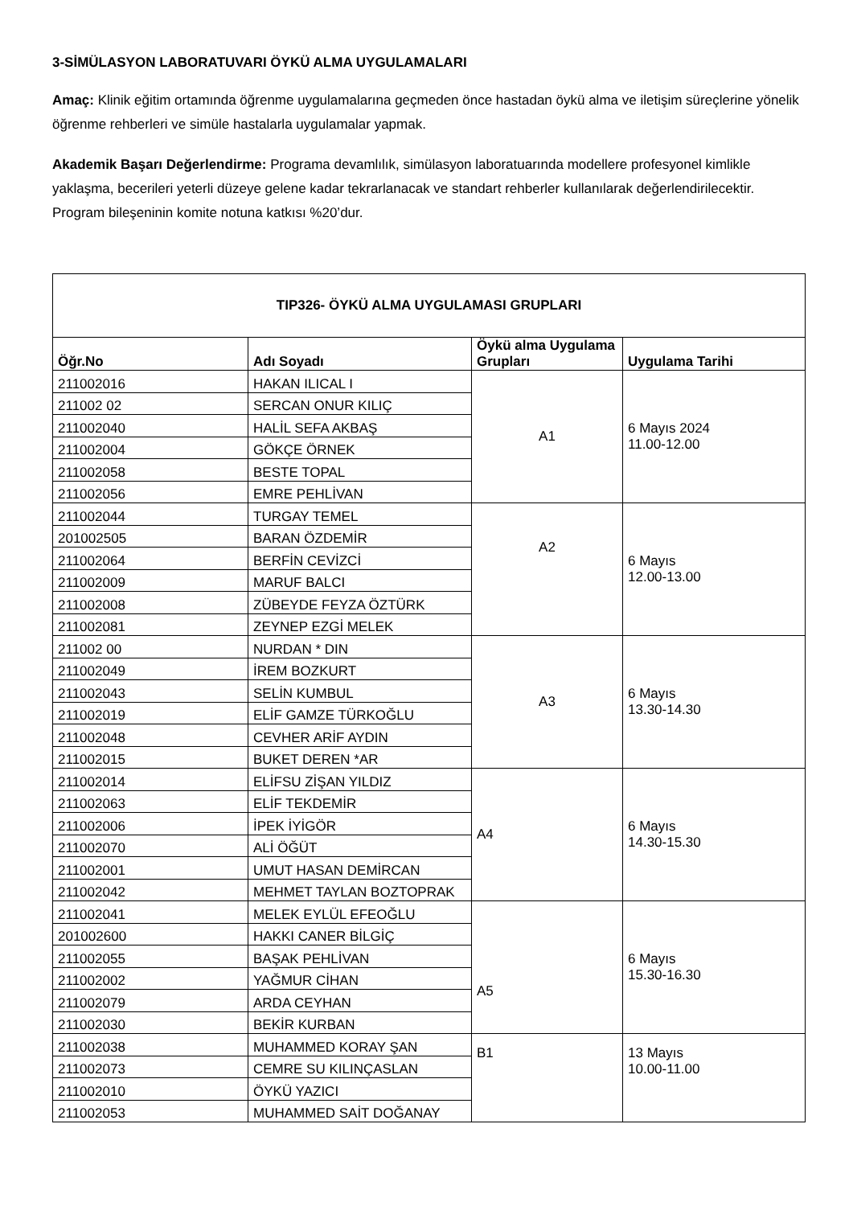3-SİMÜLASYON LABORATUVARI ÖYKÜ ALMA UYGULAMALARI
Amaç: Klinik eğitim ortamında öğrenme uygulamalarına geçmeden önce hastadan öykü alma ve iletişim süreçlerine yönelik öğrenme rehberleri ve simüle hastalarla uygulamalar yapmak.
Akademik Başarı Değerlendirme: Programa devamlılık, simülasyon laboratuarında modellere profesyonel kimlikle yaklaşma, becerileri yeterli düzeye gelene kadar tekrarlanacak ve standart rehberler kullanılarak değerlendirilecektir. Program bileşeninin komite notuna katkısı %20’dur.
| TIP326- ÖYKÜ ALMA UYGULAMASI GRUPLARI | | | |
| --- | --- | --- | --- |
| Öğr.No | Adı Soyadı | Öykü alma Uygulama Grupları | Uygulama Tarihi |
| 211002016 | HAKAN ILICAL I | A1 | 6 Mayıs 2024 11.00-12.00 |
| 211002 02 | SERCAN ONUR KILIÇ | | |
| 211002040 | HALİL SEFA AKBAŞ | | |
| 211002004 | GÖKÇE ÖRNEK | | |
| 211002058 | BESTE TOPAL | | |
| 211002056 | EMRE PEHLİVAN | | |
| 211002044 | TURGAY TEMEL | A2 | 6 Mayıs 12.00-13.00 |
| 201002505 | BARAN ÖZDEMİR | | |
| 211002064 | BERFİN CEVİZCİ | | |
| 211002009 | MARUF BALCI | | |
| 211002008 | ZÜBEYDE FEYZA ÖZTÜRK | | |
| 211002081 | ZEYNEP EZGİ MELEK | | |
| 211002 00 | NURDAN * DIN | A3 | 6 Mayıs 13.30-14.30 |
| 211002049 | İREM BOZKURT | | |
| 211002043 | SELİN KUMBUL | | |
| 211002019 | ELİF GAMZE TÜRKOĞLU | | |
| 211002048 | CEVHER ARİF AYDIN | | |
| 211002015 | BUKET DEREN *AR | | |
| 211002014 | ELİFSU ZİŞAN YILDIZ | A4 | 6 Mayıs 14.30-15.30 |
| 211002063 | ELİF TEKDEMİR | | |
| 211002006 | İPEK İYİGÖR | | |
| 211002070 | ALİ ÖĞÜT | | |
| 211002001 | UMUT HASAN DEMİRCAN | | |
| 211002042 | MEHMET TAYLAN BOZTOPRAK | | |
| 211002041 | MELEK EYLÜL EFEOĞLU | A5 | 6 Mayıs 15.30-16.30 |
| 201002600 | HAKKI CANER BİLGİÇ | | |
| 211002055 | BAŞAK PEHLİVAN | | |
| 211002002 | YAĞMUR CİHAN | | |
| 211002079 | ARDA CEYHAN | | |
| 211002030 | BEKİR KURBAN | | |
| 211002038 | MUHAMMED KORAY ŞAN | B1 | 13 Mayıs 10.00-11.00 |
| 211002073 | CEMRE SU KILINÇASLAN | | |
| 211002010 | ÖYKÜ YAZICI | | |
| 211002053 | MUHAMMED SAİT DOĞANAY | | |